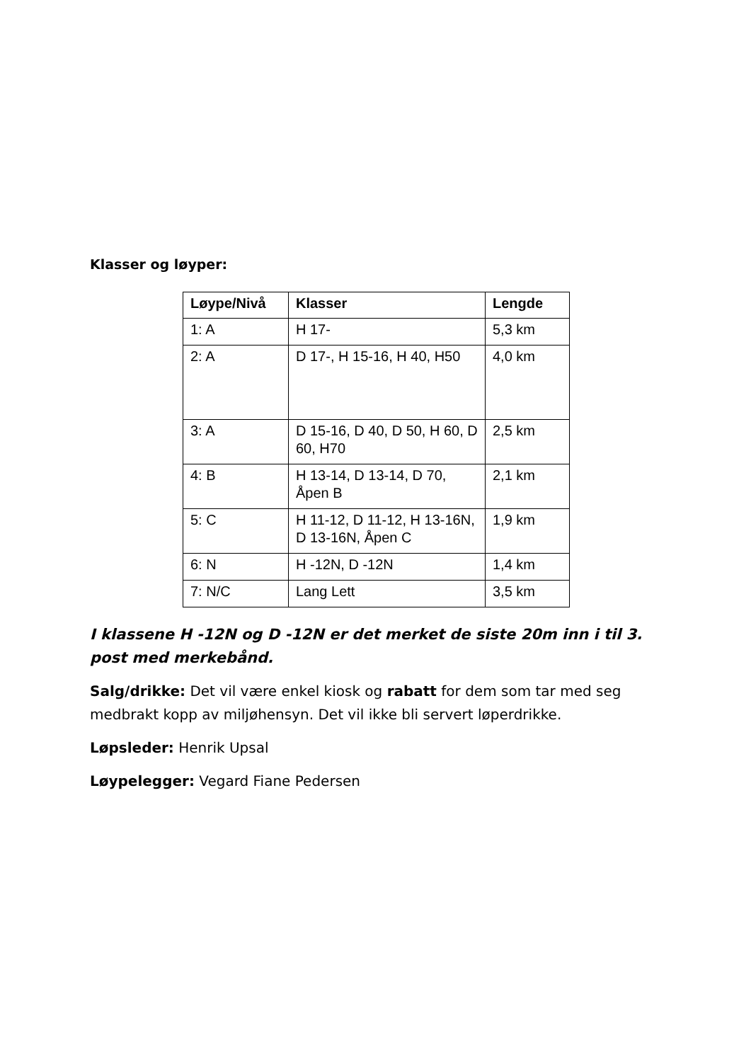Klasser og løyper:
| Løype/Nivå | Klasser | Lengde |
| --- | --- | --- |
| 1: A | H 17- | 5,3 km |
| 2: A | D 17-, H 15-16, H 40, H50 | 4,0 km |
| 3: A | D 15-16, D 40, D 50, H 60, D 60, H70 | 2,5 km |
| 4: B | H 13-14, D 13-14, D 70, Åpen B | 2,1 km |
| 5: C | H 11-12, D 11-12, H 13-16N, D 13-16N, Åpen C | 1,9 km |
| 6: N | H -12N, D -12N | 1,4 km |
| 7: N/C | Lang Lett | 3,5 km |
I klassene H -12N og D -12N er det merket de siste 20m inn i til 3. post med merkebånd.
Salg/drikke: Det vil være enkel kiosk og rabatt for dem som tar med seg medbrakt kopp av miljøhensyn. Det vil ikke bli servert løperdrikke.
Løpsleder: Henrik Upsal
Løypelegger: Vegard Fiane Pedersen